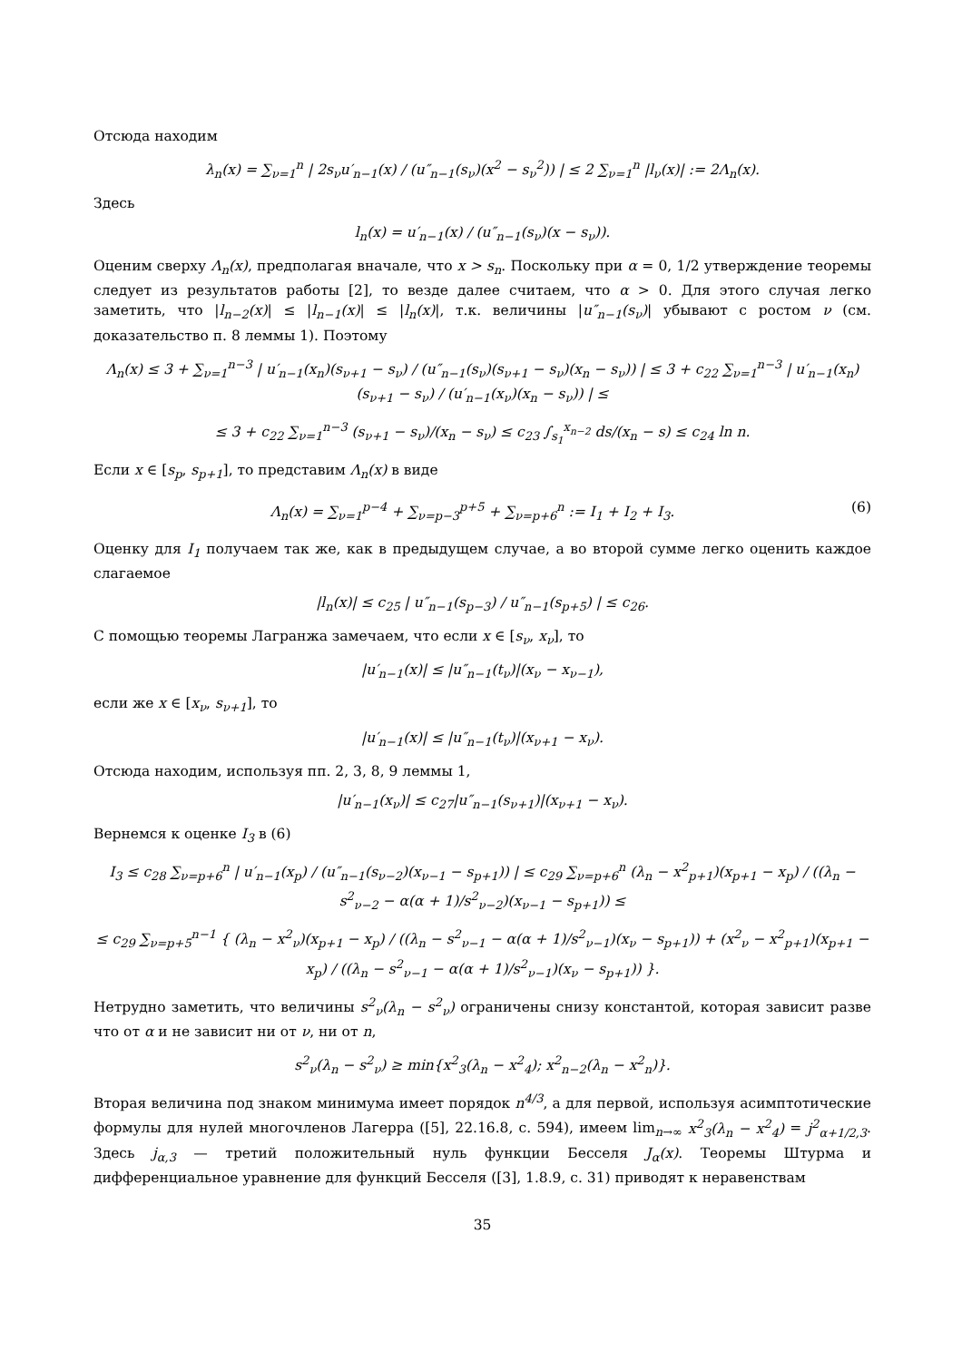Отсюда находим
λ<sub>n</sub>(x) = ∑<sub>ν=1</sub><sup>n</sup> | 2s<sub>ν</sub>u′<sub>n−1</sub>(x) / (u″<sub>n−1</sub>(s<sub>ν</sub>)(x<sup>2</sup> − s<sub>ν</sub><sup>2</sup>)) | ≤ 2 ∑<sub>ν=1</sub><sup>n</sup> |l<sub>ν</sub>(x)| := 2Λ<sub>n</sub>(x).
Здесь
l<sub>n</sub>(x) = u′<sub>n−1</sub>(x) / (u″<sub>n−1</sub>(s<sub>ν</sub>)(x − s<sub>ν</sub>)).
Оценим сверху Λ<sub>n</sub>(x), предполагая вначале, что x > s<sub>n</sub>. Поскольку при α = 0, 1/2 утверждение теоремы следует из результатов работы [2], то везде далее считаем, что α > 0. Для этого случая легко заметить, что |l<sub>n−2</sub>(x)| ≤ |l<sub>n−1</sub>(x)| ≤ |l<sub>n</sub>(x)|, т.к. величины |u″<sub>n−1</sub>(s<sub>ν</sub>)| убывают с ростом ν (см. доказательство п. 8 леммы 1). Поэтому
Λ<sub>n</sub>(x) ≤ 3 + ∑<sub>ν=1</sub><sup>n−3</sup> | u′<sub>n−1</sub>(x<sub>n</sub>)(s<sub>ν+1</sub> − s<sub>ν</sub>) / (u″<sub>n−1</sub>(s<sub>ν</sub>)(s<sub>ν+1</sub> − s<sub>ν</sub>)(x<sub>n</sub> − s<sub>ν</sub>)) | ≤ 3 + c<sub>22</sub> ∑<sub>ν=1</sub><sup>n−3</sup> | u′<sub>n−1</sub>(x<sub>n</sub>)(s<sub>ν+1</sub> − s<sub>ν</sub>) / (u′<sub>n−1</sub>(x<sub>ν</sub>)(x<sub>n</sub> − s<sub>ν</sub>)) | ≤
≤ 3 + c<sub>22</sub> ∑<sub>ν=1</sub><sup>n−3</sup> (s<sub>ν+1</sub> − s<sub>ν</sub>)/(x<sub>n</sub> − s<sub>ν</sub>) ≤ c<sub>23</sub> ∫<sub>s<sub>1</sub></sub><sup>x<sub>n−2</sub></sup> ds/(x<sub>n</sub> − s) ≤ c<sub>24</sub> ln n.
Если x ∈ [s<sub>p</sub>, s<sub>p+1</sub>], то представим Λ<sub>n</sub>(x) в виде
Λ<sub>n</sub>(x) = ∑<sub>ν=1</sub><sup>p−4</sup> + ∑<sub>ν=p−3</sub><sup>p+5</sup> + ∑<sub>ν=p+6</sub><sup>n</sup> := I<sub>1</sub> + I<sub>2</sub> + I<sub>3</sub>. (6)
Оценку для I<sub>1</sub> получаем так же, как в предыдущем случае, а во второй сумме легко оценить каждое слагаемое
|l<sub>n</sub>(x)| ≤ c<sub>25</sub> | u″<sub>n−1</sub>(s<sub>p−3</sub>) / u″<sub>n−1</sub>(s<sub>p+5</sub>) | ≤ c<sub>26</sub>.
С помощью теоремы Лагранжа замечаем, что если x ∈ [s<sub>ν</sub>, x<sub>ν</sub>], то
|u′<sub>n−1</sub>(x)| ≤ |u″<sub>n−1</sub>(t<sub>ν</sub>)|(x<sub>ν</sub> − x<sub>ν−1</sub>),
если же x ∈ [x<sub>ν</sub>, s<sub>ν+1</sub>], то
|u′<sub>n−1</sub>(x)| ≤ |u″<sub>n−1</sub>(t<sub>ν</sub>)|(x<sub>ν+1</sub> − x<sub>ν</sub>).
Отсюда находим, используя пп. 2, 3, 8, 9 леммы 1,
|u′<sub>n−1</sub>(x<sub>ν</sub>)| ≤ c<sub>27</sub>|u″<sub>n−1</sub>(s<sub>ν+1</sub>)|(x<sub>ν+1</sub> − x<sub>ν</sub>).
Вернемся к оценке I<sub>3</sub> в (6)
I<sub>3</sub> ≤ c<sub>28</sub> ∑<sub>ν=p+6</sub><sup>n</sup> | u′<sub>n−1</sub>(x<sub>p</sub>) / (u″<sub>n−1</sub>(s<sub>ν−2</sub>)(x<sub>ν−1</sub> − s<sub>p+1</sub>)) | ≤ c<sub>29</sub> ∑<sub>ν=p+6</sub><sup>n</sup> (λ<sub>n</sub> − x<sup>2</sup><sub>p+1</sub>)(x<sub>p+1</sub> − x<sub>p</sub>) / ((λ<sub>n</sub> − s<sup>2</sup><sub>ν−2</sub> − α(α + 1)/s<sup>2</sup><sub>ν−2</sub>)(x<sub>ν−1</sub> − s<sub>p+1</sub>)) ≤
≤ c<sub>29</sub> ∑<sub>ν=p+5</sub><sup>n−1</sup> { (λ<sub>n</sub> − x<sup>2</sup><sub>ν</sub>)(x<sub>p+1</sub> − x<sub>p</sub>) / ((λ<sub>n</sub> − s<sup>2</sup><sub>ν−1</sub> − α(α + 1)/s<sup>2</sup><sub>ν−1</sub>)(x<sub>ν</sub> − s<sub>p+1</sub>)) + (x<sup>2</sup><sub>ν</sub> − x<sup>2</sup><sub>p+1</sub>)(x<sub>p+1</sub> − x<sub>p</sub>) / ((λ<sub>n</sub> − s<sup>2</sup><sub>ν−1</sub> − α(α + 1)/s<sup>2</sup><sub>ν−1</sub>)(x<sub>ν</sub> − s<sub>p+1</sub>)) }.
Нетрудно заметить, что величины s<sup>2</sup><sub>ν</sub>(λ<sub>n</sub> − s<sup>2</sup><sub>ν</sub>) ограничены снизу константой, которая зависит разве что от α и не зависит ни от ν, ни от n,
s<sup>2</sup><sub>ν</sub>(λ<sub>n</sub> − s<sup>2</sup><sub>ν</sub>) ≥ min{x<sup>2</sup><sub>3</sub>(λ<sub>n</sub> − x<sup>2</sup><sub>4</sub>); x<sup>2</sup><sub>n−2</sub>(λ<sub>n</sub> − x<sup>2</sup><sub>n</sub>)}.
Вторая величина под знаком минимума имеет порядок n<sup>4/3</sup>, а для первой, используя асимптотические формулы для нулей многочленов Лагерра ([5], 22.16.8, с. 594), имеем lim<sub>n→∞</sub> x<sup>2</sup><sub>3</sub>(λ<sub>n</sub> − x<sup>2</sup><sub>4</sub>) = j<sup>2</sup><sub>α+1/2,3</sub>. Здесь j<sub>α,3</sub> — третий положительный нуль функции Бесселя J<sub>α</sub>(x). Теоремы Штурма и дифференциальное уравнение для функций Бесселя ([3], 1.8.9, с. 31) приводят к неравенствам
35